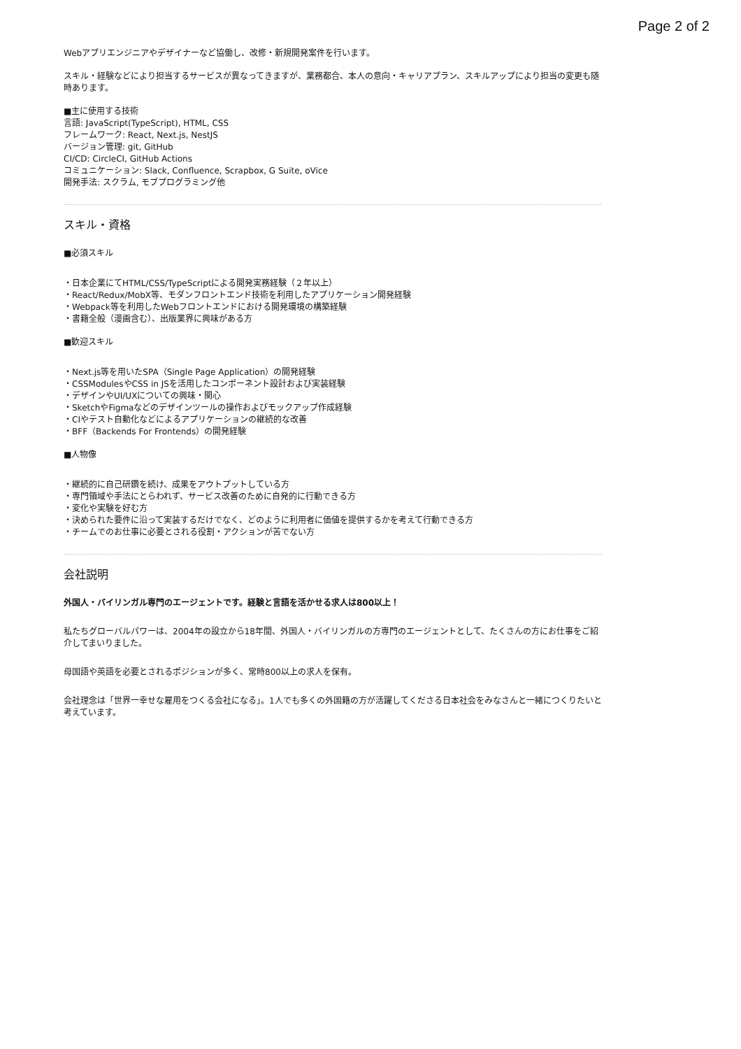Page 2 of 2
Webアプリエンジニアやデザイナーなど協働し、改修・新規開発案件を行います。
スキル・経験などにより担当するサービスが異なってきますが、業務都合、本人の意向・キャリアプラン、スキルアップにより担当の変更も随時あります。
■主に使用する技術
言語: JavaScript(TypeScript), HTML, CSS
フレームワーク: React, Next.js, NestJS
バージョン管理: git, GitHub
CI/CD: CircleCI, GitHub Actions
コミュニケーション: Slack, Confluence, Scrapbox, G Suite, oVice
開発手法: スクラム, モブプログラミング他
スキル・資格
■必須スキル
・日本企業にてHTML/CSS/TypeScriptによる開発実務経験（２年以上）
・React/Redux/MobX等、モダンフロントエンド技術を利用したアプリケーション開発経験
・Webpack等を利用したWebフロントエンドにおける開発環境の構築経験
・書籍全般（漫画含む）、出版業界に興味がある方
■歓迎スキル
・Next.js等を用いたSPA（Single Page Application）の開発経験
・CSSModulesやCSS in JSを活用したコンポーネント設計および実装経験
・デザインやUI/UXについての興味・関心
・SketchやFigmaなどのデザインツールの操作およびモックアップ作成経験
・CIやテスト自動化などによるアプリケーションの継続的な改善
・BFF（Backends For Frontends）の開発経験
■人物像
・継続的に自己研鑽を続け、成果をアウトプットしている方
・専門領域や手法にとらわれず、サービス改善のために自発的に行動できる方
・変化や実験を好む方
・決められた要件に沿って実装するだけでなく、どのように利用者に価値を提供するかを考えて行動できる方
・チームでのお仕事に必要とされる役割・アクションが苦でない方
会社説明
外国人・バイリンガル専門のエージェントです。経験と言語を活かせる求人は800以上！
私たちグローバルパワーは、2004年の設立から18年間、外国人・バイリンガルの方専門のエージェントとして、たくさんの方にお仕事をご紹介してまいりました。
母国語や英語を必要とされるポジションが多く、常時800以上の求人を保有。
会社理念は「世界一幸せな雇用をつくる会社になる」。1人でも多くの外国籍の方が活躍してくださる日本社会をみなさんと一緒につくりたいと考えています。